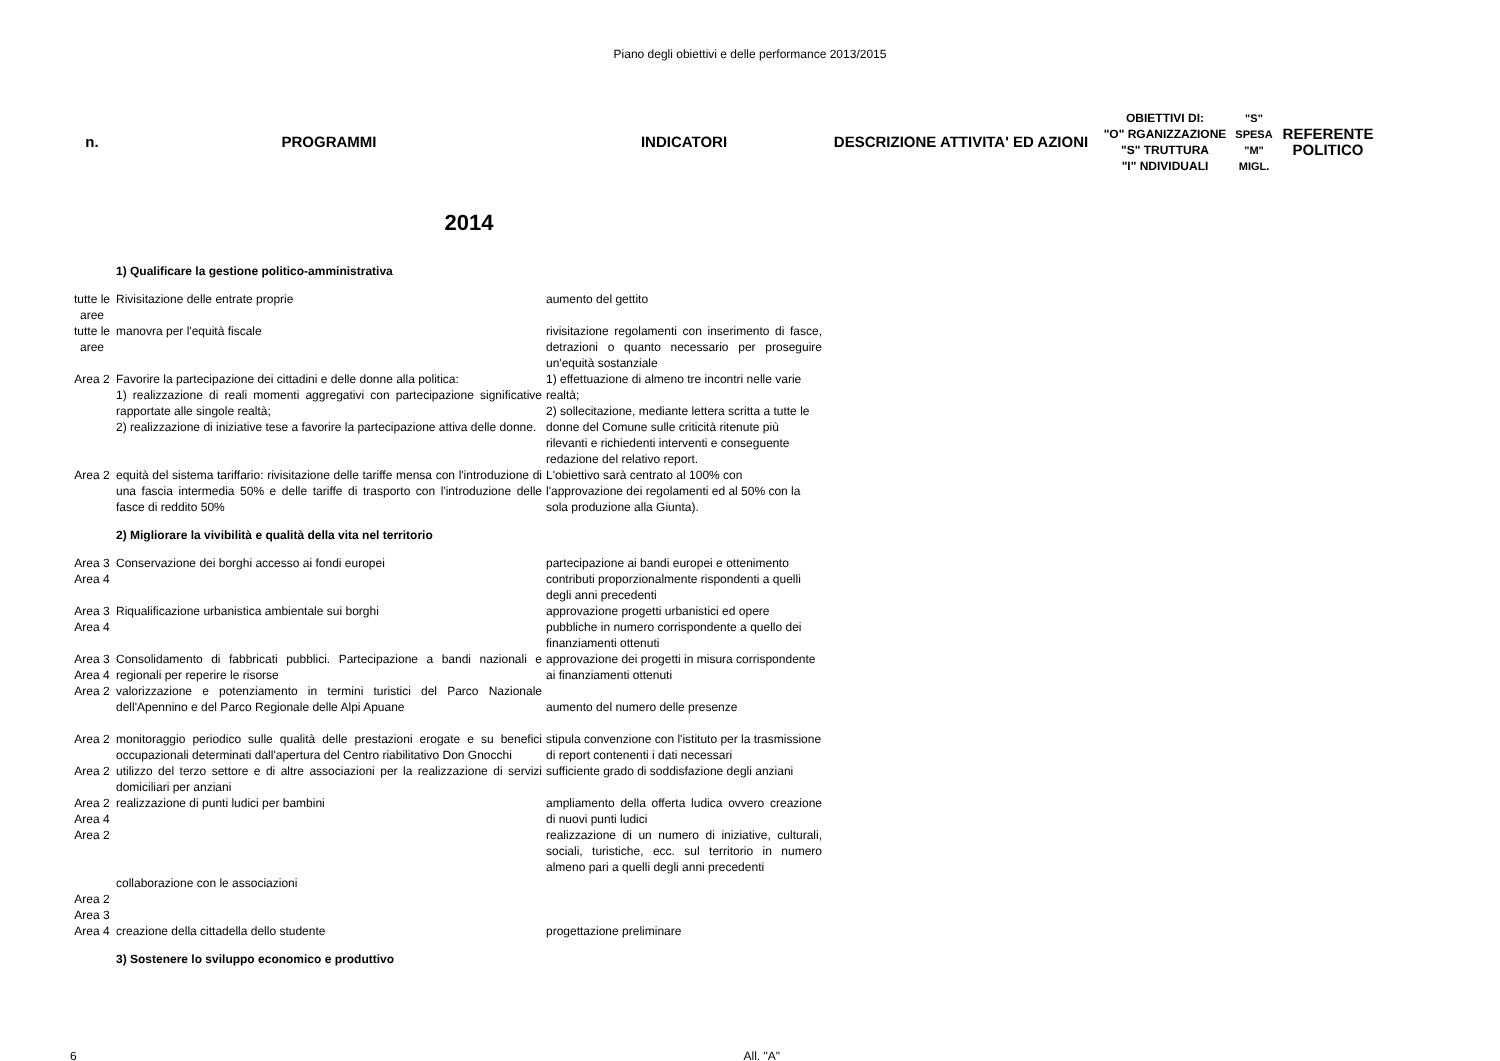Piano degli obiettivi e delle performance 2013/2015
| n. | PROGRAMMI | INDICATORI | DESCRIZIONE ATTIVITA' ED AZIONI | OBIETTIVI DI: "O" RGANIZZAZIONE "S" TRUTTURA "I" NDIVIDUALI | "S" SPESA "M" MIGL. | REFERENTE POLITICO |
| --- | --- | --- | --- | --- | --- | --- |
| | 2014 | | | | | |
| | 1) Qualificare la gestione politico-amministrativa | | | | | |
| tutte le aree | Rivisitazione delle entrate proprie | aumento del gettito | | | | |
| tutte le aree | manovra per l'equità fiscale | rivisitazione regolamenti con inserimento di fasce, detrazioni o quanto necessario per proseguire un'equità sostanziale | | | | |
| Area 2 | Favorire la partecipazione dei cittadini e delle donne alla politica: 1) realizzazione di reali momenti aggregativi con partecipazione significative rapportate alle singole realtà; 2) realizzazione di iniziative tese a favorire la partecipazione attiva delle donne. | 1) effettuazione di almeno tre incontri nelle varie realtà; 2) sollecitazione, mediante lettera scritta a tutte le donne del Comune sulle criticità ritenute più rilevanti e richiedenti interventi e conseguente redazione del relativo report. | | | | |
| Area 2 | equità del sistema tariffario: rivisitazione delle tariffe mensa con l'introduzione di una fascia intermedia 50% e delle tariffe di trasporto con l'introduzione delle fasce di reddito 50% | L'obiettivo sarà centrato al 100% con l'approvazione dei regolamenti ed al 50% con la sola produzione alla Giunta). | | | | |
| | 2) Migliorare la vivibilità e qualità della vita nel territorio | | | | | |
| Area 3 Area 4 | Conservazione dei borghi accesso ai fondi europei | partecipazione ai bandi europei e ottenimento contributi proporzionalmente rispondenti a quelli degli anni precedenti | | | | |
| Area 3 Area 4 | Riqualificazione urbanistica ambientale sui borghi | approvazione progetti urbanistici ed opere pubbliche in numero corrispondente a quello dei finanziamenti ottenuti | | | | |
| Area 3 Area 4 | Consolidamento di fabbricati pubblici. Partecipazione a bandi nazionali e regionali per reperire le risorse | approvazione dei progetti in misura corrispondente ai finanziamenti ottenuti | | | | |
| Area 2 | valorizzazione e potenziamento in termini turistici del Parco Nazionale dell'Apennino e del Parco Regionale delle Alpi Apuane | aumento del numero delle presenze | | | | |
| Area 2 | monitoraggio periodico sulle qualità delle prestazioni erogate e su benefici occupazionali determinati dall'apertura del Centro riabilitativo Don Gnocchi | stipula convenzione con l'istituto per la trasmissione di report contenenti i dati necessari | | | | |
| Area 2 | utilizzo del terzo settore e di altre associazioni per la realizzazione di servizi domiciliari per anziani | sufficiente grado di soddisfazione degli anziani | | | | |
| Area 2 Area 4 | realizzazione di punti ludici per bambini | ampliamento della offerta ludica ovvero creazione di nuovi punti ludici | | | | |
| Area 2 | collaborazione con le associazioni | realizzazione di un numero di iniziative, culturali, sociali, turistiche, ecc. sul territorio in numero almeno pari a quelli degli anni precedenti | | | | |
| Area 2 Area 3 Area 4 | creazione della cittadella dello studente | progettazione preliminare | | | | |
| | 3) Sostenere lo sviluppo economico e produttivo | | | | | |
6 All. "A"